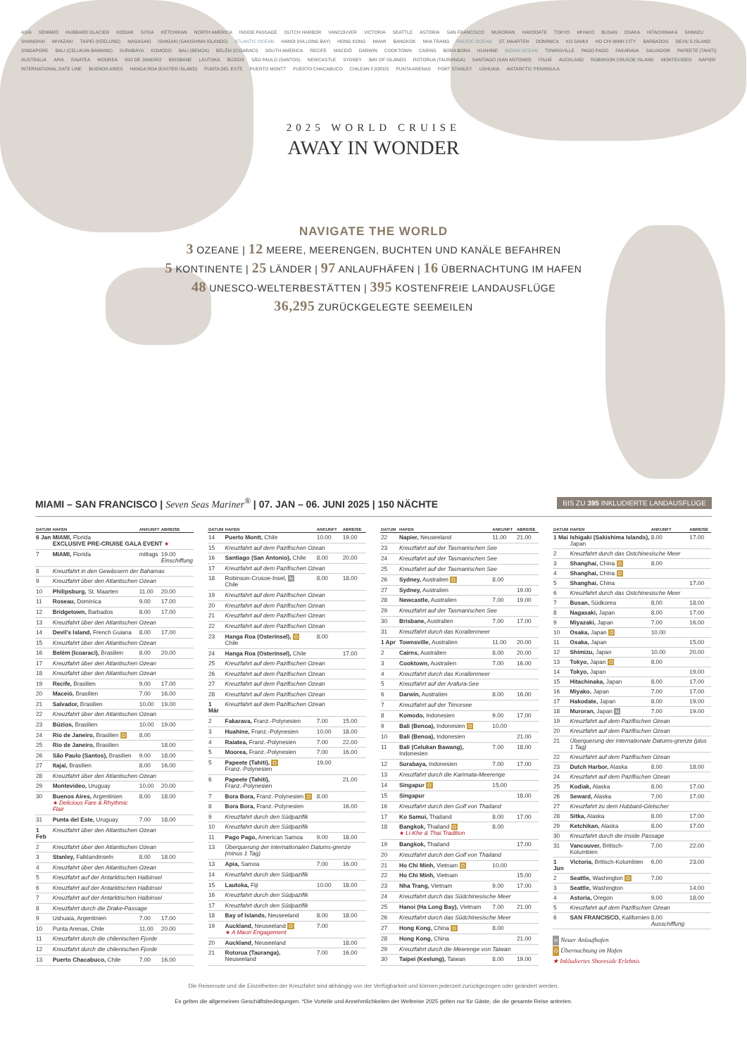ASIA SEWARD HUBBARD GLACIER KODIAK SITKA KETCHIKAN NORTH AMERICA INSIDE PASSAGE DUTCH HARBOR VANCOUVER VICTORIA SEATTLE ASTORIA SAN FRANCISCO MURORAN HAKODATE TOKYO MIYAKO BUSAN OSAKA HITACHINAKA SHIMIZU SHANGHAI MIYAZAKI TAIPEI (KEELUNG) NAGASAKI ISHIGAKI (SAKISHIMA ISLANDS) ATLANTIC OCEAN HANOI (HA LONG BAY) HONG KONG MIAMI BANGKOK NHA TRANG PACIFIC OCEAN ST. MAARTEN DOMINICA KO SAMUI HO CHI MINH CITY BARBADOS DEVIL'S ISLAND SINGAPORE BALI (CELUKAN BAWANG) SURABAYA KOMODO BALI (BENOA) BELÉM (ICOARACI) SOUTH AMERICA RECIFE MACEIÓ DARWIN COOKTOWN CAIRNS BORA BORA HUAHINE INDIAN OCEAN TOWNSVILLE PAGO PAGO FAKARAVA SALVADOR PAPEETE (TAHITI) AUSTRALIA APIA RAIATEA MOOREA RIO DE JANEIRO BRISBANE LAUTOKA BÚZIOS SÃO PAULO (SANTOS) NEWCASTLE SYDNEY BAY OF ISLANDS ROTORUA (TAURANGA) SANTIAGO (SAN ANTONIO) ITAJAÍ AUCKLAND ROBINSON CRUSOE ISLAND MONTEVIDEO NAPIER INTERNATIONAL DATE LINE BUENOS AIRES HANGA ROA (EASTER ISLAND) PUNTA DEL ESTE PUERTO MONTT PUERTO CHACABUCO CHILEAN FJORDS PUNTA ARENAS PORT STANLEY USHUAIA ANTARCTIC PENINSULA
2025 WORLD CRUISE
AWAY IN WONDER
NAVIGATE THE WORLD
3 OZEANE | 12 MEERE, MEERENGEN, BUCHTEN UND KANÄLE BEFAHREN
5 KONTINENTE | 25 LÄNDER | 97 ANLAUFHÄFEN | 16 ÜBERNACHTUNG IM HAFEN
48 UNESCO-WELTERBESTÄTTEN | 395 KOSTENFREIE LANDAUSFLÜGE
36,295 ZURÜCKGELEGTE SEEMEILEN
MIAMI – SAN FRANCISCO | Seven Seas Mariner<sup>®</sup> | 07. JAN – 06. JUNI 2025 | 150 NÄCHTE
BIS ZU 395 INKLUDIERTE LANDAUSFLÜGE
| DATUM | HAFEN | ANKUNFT | ABREISE |
| --- | --- | --- | --- |
| 6 Jan | MIAMI, Florida EXCLUSIVE PRE-CRUISE GALA EVENT ★ | | |
| 7 | MIAMI, Florida | mittags | 19.00 Einschiffung |
| 8 | Kreuzfahrt in den Gewässern der Bahamas | | |
| 9 | Kreuzfahrt über den Atlantischen Ozean | | |
| 10 | Philipsburg, St. Maarten | 11.00 | 20.00 |
| 11 | Roseau, Dominica | 9.00 | 17.00 |
| 12 | Bridgetown, Barbados | 8.00 | 17.00 |
| 13 | Kreuzfahrt über den Atlantischen Ozean | | |
| 14 | Devil's Island, French Guiana | 8.00 | 17.00 |
| 15 | Kreuzfahrt über den Atlantischen Ozean | | |
| 16 | Belém (Icoaraci), Brasilien | 8.00 | 20.00 |
| 17 | Kreuzfahrt über den Atlantischen Ozean | | |
| 18 | Kreuzfahrt über den Atlantischen Ozean | | |
| 19 | Recife, Brasilien | 9.00 | 17.00 |
| 20 | Maceió, Brasilien | 7.00 | 16.00 |
| 21 | Salvador, Brasilien | 10.00 | 19.00 |
| 22 | Kreuzfahrt über den Atlantischen Ozean | | |
| 23 | Búzios, Brasilien | 10.00 | 19.00 |
| 24 | Rio de Janeiro, Brasilien O | 8.00 | |
| 25 | Rio de Janeiro, Brasilien | | 18.00 |
| 26 | São Paulo (Santos), Brasilien | 9.00 | 18.00 |
| 27 | Itajaí, Brasilien | 8.00 | 16.00 |
| 28 | Kreuzfahrt über den Atlantischen Ozean | | |
| 29 | Montevideo, Uruguay | 10.00 | 20.00 |
| 30 | Buenos Aires, Argentinien ★ Delicious Fare & Rhythmic Flair | 8.00 | 18.00 |
| 31 | Punta del Este, Uruguay | 7.00 | 18.00 |
| 1 Feb | Kreuzfahrt über den Atlantischen Ozean | | |
| 2 | Kreuzfahrt über den Atlantischen Ozean | | |
| 3 | Stanley, Falklandinseln | 8.00 | 18.00 |
| 4 | Kreuzfahrt über den Atlantischen Ozean | | |
| 5 | Kreuzfahrt auf der Antarktischen Halbinsel | | |
| 6 | Kreuzfahrt auf der Antarktischen Halbinsel | | |
| 7 | Kreuzfahrt auf der Antarktischen Halbinsel | | |
| 8 | Kreuzfahrt durch die Drake-Passage | | |
| 9 | Ushuaia, Argentinien | 7.00 | 17.00 |
| 10 | Punta Arenas, Chile | 11.00 | 20.00 |
| 11 | Kreuzfahrt durch die chilenischen Fjorde | | |
| 12 | Kreuzfahrt durch die chilenischen Fjorde | | |
| 13 | Puerto Chacabuco, Chile | 7.00 | 16.00 |
| DATUM | HAFEN | ANKUNFT | ABREISE |
| --- | --- | --- | --- |
| 14 | Puerto Montt, Chile | 10.00 | 19.00 |
| 15 | Kreuzfahrt auf dem Pazifischen Ozean | | |
| 16 | Santiago (San Antonio), Chile | 8.00 | 20.00 |
| 17 | Kreuzfahrt auf dem Pazifischen Ozean | | |
| 18 | Robinson-Crusoe-Insel, N Chile | 8.00 | 18.00 |
| 19 | Kreuzfahrt auf dem Pazifischen Ozean | | |
| 20 | Kreuzfahrt auf dem Pazifischen Ozean | | |
| 21 | Kreuzfahrt auf dem Pazifischen Ozean | | |
| 22 | Kreuzfahrt auf dem Pazifischen Ozean | | |
| 23 | Hanga Roa (Osterinsel), O Chile | 8.00 | |
| 24 | Hanga Roa (Osterinsel), Chile | | 17.00 |
| 25 | Kreuzfahrt auf dem Pazifischen Ozean | | |
| 26 | Kreuzfahrt auf dem Pazifischen Ozean | | |
| 27 | Kreuzfahrt auf dem Pazifischen Ozean | | |
| 28 | Kreuzfahrt auf dem Pazifischen Ozean | | |
| 1 Mär | Kreuzfahrt auf dem Pazifischen Ozean | | |
| 2 | Fakarava, Franz.-Polynesien | 7.00 | 15.00 |
| 3 | Huahine, Franz.-Polynesien | 10.00 | 18.00 |
| 4 | Raiatea, Franz.-Polynesien | 7.00 | 22.00 |
| 5 | Moorea, Franz.-Polynesien | 7.00 | 16.00 |
| 5 | Papeete (Tahiti), O Franz.-Polynesien | 19.00 | |
| 6 | Papeete (Tahiti), Franz.-Polynesien | | 21.00 |
| 7 | Bora Bora, Franz.-Polynesien O | 8.00 | |
| 8 | Bora Bora, Franz.-Polynesien | | 16.00 |
| 9 | Kreuzfahrt durch den Südpazifik | | |
| 10 | Kreuzfahrt durch den Südpazifik | | |
| 11 | Pago Pago, American Samoa | 9.00 | 18.00 |
| 13 | Überquerung der internationalen Datums-grenze (minus 1 Tag) | | |
| 13 | Apia, Samoa | 7.00 | 16.00 |
| 14 | Kreuzfahrt durch den Südpazifik | | |
| 15 | Lautoka, Fiji | 10.00 | 18.00 |
| 16 | Kreuzfahrt durch den Südpazifik | | |
| 17 | Kreuzfahrt durch den Südpazifik | | |
| 18 | Bay of Islands, Neuseeland | 8.00 | 18.00 |
| 19 | Auckland, Neuseeland O ★ A Maori Engagement | 7.00 | |
| 20 | Auckland, Neuseeland | | 18.00 |
| 21 | Rotorua (Tauranga), Neuseeland | 7.00 | 16.00 |
| DATUM | HAFEN | ANKUNFT | ABREISE |
| --- | --- | --- | --- |
| 22 | Napier, Neuseeland | 11.00 | 21.00 |
| 23 | Kreuzfahrt auf der Tasmanischen See | | |
| 24 | Kreuzfahrt auf der Tasmanischen See | | |
| 25 | Kreuzfahrt auf der Tasmanischen See | | |
| 26 | Sydney, Australien O | 8.00 | |
| 27 | Sydney, Australien | | 19.00 |
| 28 | Newcastle, Australien | 7.00 | 19.00 |
| 29 | Kreuzfahrt auf der Tasmanischen See | | |
| 30 | Brisbane, Australien | 7.00 | 17.00 |
| 31 | Kreuzfahrt durch das Korallenmeer | | |
| 1 Apr | Townsville, Australien | 11.00 | 20.00 |
| 2 | Cairns, Australien | 8.00 | 20.00 |
| 3 | Cooktown, Australien | 7.00 | 16.00 |
| 4 | Kreuzfahrt durch das Korallenmeer | | |
| 5 | Kreuzfahrt auf der Arafura-See | | |
| 6 | Darwin, Australien | 8.00 | 16.00 |
| 7 | Kreuzfahrt auf der Timorsee | | |
| 8 | Komodo, Indonesien | 9.00 | 17.00 |
| 9 | Bali (Benoa), Indonesien O | 10.00 | |
| 10 | Bali (Benoa), Indonesien | | 21.00 |
| 11 | Bali (Celukan Bawang), Indonesien | 7.00 | 18.00 |
| 12 | Surabaya, Indonesien | 7.00 | 17.00 |
| 13 | Kreuzfahrt durch die Karimata-Meerenge | | |
| 14 | Singapur O | 15.00 | |
| 15 | Singapur | | 18.00 |
| 16 | Kreuzfahrt durch den Golf von Thailand | | |
| 17 | Ko Samui, Thailand | 8.00 | 17.00 |
| 18 | Bangkok, Thailand O ★ Li-Khe & Thai Tradition | 8.00 | |
| 19 | Bangkok, Thailand | | 17.00 |
| 20 | Kreuzfahrt durch den Golf von Thailand | | |
| 21 | Ho Chi Minh, Vietnam O | 10.00 | |
| 22 | Ho Chi Minh, Vietnam | | 15.00 |
| 23 | Nha Trang, Vietnam | 9.00 | 17.00 |
| 24 | Kreuzfahrt durch das Südchinesische Meer | | |
| 25 | Hanoi (Ha Long Bay), Vietnam | 7.00 | 21.00 |
| 26 | Kreuzfahrt durch das Südchinesische Meer | | |
| 27 | Hong Kong, China O | 8.00 | |
| 28 | Hong Kong, China | | 21.00 |
| 29 | Kreuzfahrt durch die Meerenge von Taiwan | | |
| 30 | Taipei (Keelung), Taiwan | 8.00 | 19.00 |
| DATUM | HAFEN | ANKUNFT | ABREISE |
| --- | --- | --- | --- |
| 1 Mai | Ishigaki (Sakishima Islands), Japan | 8.00 | 17.00 |
| 2 | Kreuzfahrt durch das Ostchinesische Meer | | |
| 3 | Shanghai, China O | 8.00 | |
| 4 | Shanghai, China O | | |
| 5 | Shanghai, China | | 17.00 |
| 6 | Kreuzfahrt durch das Ostchinesische Meer | | |
| 7 | Busan, Südkorea | 8.00 | 18.00 |
| 8 | Nagasaki, Japan | 8.00 | 17.00 |
| 9 | Miyazaki, Japan | 7.00 | 16.00 |
| 10 | Osaka, Japan O | 10.00 | |
| 11 | Osaka, Japan | | 15.00 |
| 12 | Shimizu, Japan | 10.00 | 20.00 |
| 13 | Tokyo, Japan O | 8.00 | |
| 14 | Tokyo, Japan | | 19.00 |
| 15 | Hitachinaka, Japan | 8.00 | 17.00 |
| 16 | Miyako, Japan | 7.00 | 17.00 |
| 17 | Hakodate, Japan | 8.00 | 19.00 |
| 18 | Muroran, Japan N | 7.00 | 19.00 |
| 19 | Kreuzfahrt auf dem Pazifischen Ozean | | |
| 20 | Kreuzfahrt auf dem Pazifischen Ozean | | |
| 21 | Überquerung der internationale Datums-grenze (plus 1 Tag) | | |
| 22 | Kreuzfahrt auf dem Pazifischen Ozean | | |
| 23 | Dutch Harbor, Alaska | 8.00 | 18.00 |
| 24 | Kreuzfahrt auf dem Pazifischen Ozean | | |
| 25 | Kodiak, Alaska | 8.00 | 17.00 |
| 26 | Seward, Alaska | 7.00 | 17.00 |
| 27 | Kreuzfahrt zu dem Hubbard-Gletscher | | |
| 28 | Sitka, Alaska | 8.00 | 17.00 |
| 29 | Ketchikan, Alaska | 8.00 | 17.00 |
| 30 | Kreuzfahrt durch die Inside Passage | | |
| 31 | Vancouver, Britisch-Kolumbien | 7.00 | 22.00 |
| 1 Jun | Victoria, Britisch-Kolumbien | 6.00 | 23.00 |
| 2 | Seattle, Washington O | 7.00 | |
| 3 | Seattle, Washington | | 14.00 |
| 4 | Astoria, Oregon | 9.00 | 18.00 |
| 5 | Kreuzfahrt auf dem Pazifischen Ozean | | |
| 6 | SAN FRANCISCO, Kalifornien | 8.00 Ausschiffung | |
N Neuer Anlaufhafen
O Übernachtung im Hafen
★ Inkludiertes Shoreside Erlebnis
Die Reiseroute und die Einzelheiten der Kreuzfahrt sind abhängig von der Verfügbarkeit und können jederzeit zurückgezogen oder geändert werden.
Es gelten die allgemeinen Geschäftsbedingungen. *Die Vorteile und Annehmlichkeiten der Weltreise 2025 gelten nur für Gäste, die die gesamte Reise antreten.